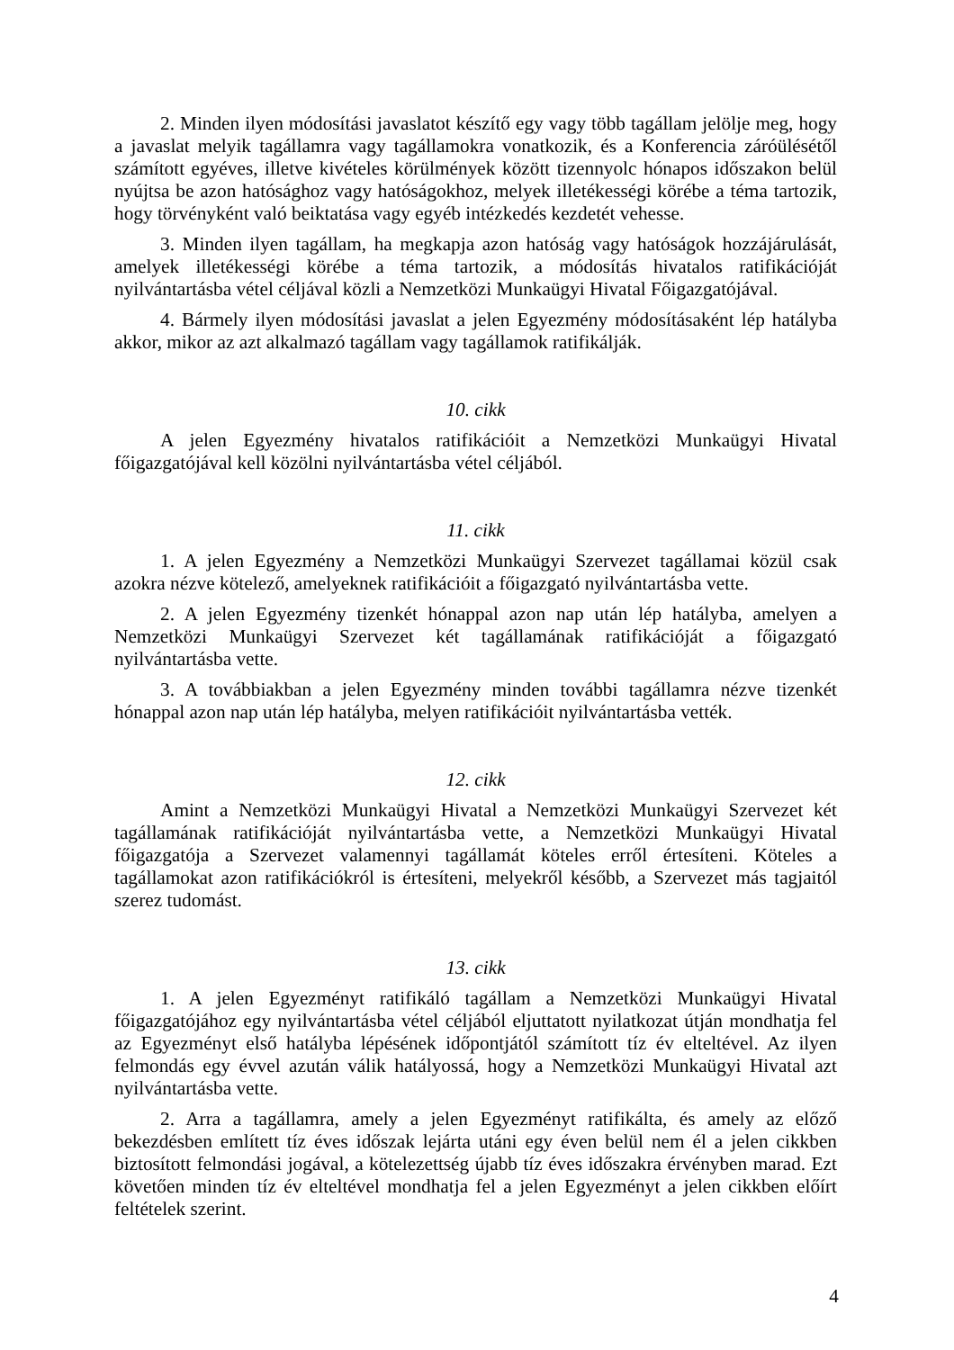2. Minden ilyen módosítási javaslatot készítő egy vagy több tagállam jelölje meg, hogy a javaslat melyik tagállamra vagy tagállamokra vonatkozik, és a Konferencia záróülésétől számított egyéves, illetve kivételes körülmények között tizennyolc hónapos időszakon belül nyújtsa be azon hatósághoz vagy hatóságokhoz, melyek illetékességi körébe a téma tartozik, hogy törvényként való beiktatása vagy egyéb intézkedés kezdetét vehesse.
3. Minden ilyen tagállam, ha megkapja azon hatóság vagy hatóságok hozzájárulását, amelyek illetékességi körébe a téma tartozik, a módosítás hivatalos ratifikációját nyilvántartásba vétel céljával közli a Nemzetközi Munkaügyi Hivatal Főigazgatójával.
4. Bármely ilyen módosítási javaslat a jelen Egyezmény módosításaként lép hatályba akkor, mikor az azt alkalmazó tagállam vagy tagállamok ratifikálják.
10. cikk
A jelen Egyezmény hivatalos ratifikációit a Nemzetközi Munkaügyi Hivatal főigazgatójával kell közölni nyilvántartásba vétel céljából.
11. cikk
1. A jelen Egyezmény a Nemzetközi Munkaügyi Szervezet tagállamai közül csak azokra nézve kötelező, amelyeknek ratifikációit a főigazgató nyilvántartásba vette.
2. A jelen Egyezmény tizenkét hónappal azon nap után lép hatályba, amelyen a Nemzetközi Munkaügyi Szervezet két tagállamának ratifikációját a főigazgató nyilvántartásba vette.
3. A továbbiakban a jelen Egyezmény minden további tagállamra nézve tizenkét hónappal azon nap után lép hatályba, melyen ratifikációit nyilvántartásba vették.
12. cikk
Amint a Nemzetközi Munkaügyi Hivatal a Nemzetközi Munkaügyi Szervezet két tagállamának ratifikációját nyilvántartásba vette, a Nemzetközi Munkaügyi Hivatal főigazgatója a Szervezet valamennyi tagállamát köteles erről értesíteni. Köteles a tagállamokat azon ratifikációkról is értesíteni, melyekről később, a Szervezet más tagjaitól szerez tudomást.
13. cikk
1. A jelen Egyezményt ratifikáló tagállam a Nemzetközi Munkaügyi Hivatal főigazgatójához egy nyilvántartásba vétel céljából eljuttatott nyilatkozat útján mondhatja fel az Egyezményt első hatályba lépésének időpontjától számított tíz év elteltével. Az ilyen felmondás egy évvel azután válik hatályossá, hogy a Nemzetközi Munkaügyi Hivatal azt nyilvántartásba vette.
2. Arra a tagállamra, amely a jelen Egyezményt ratifikálta, és amely az előző bekezdésben említett tíz éves időszak lejárta utáni egy éven belül nem él a jelen cikkben biztosított felmondási jogával, a kötelezettség újabb tíz éves időszakra érvényben marad. Ezt követően minden tíz év elteltével mondhatja fel a jelen Egyezményt a jelen cikkben előírt feltételek szerint.
4